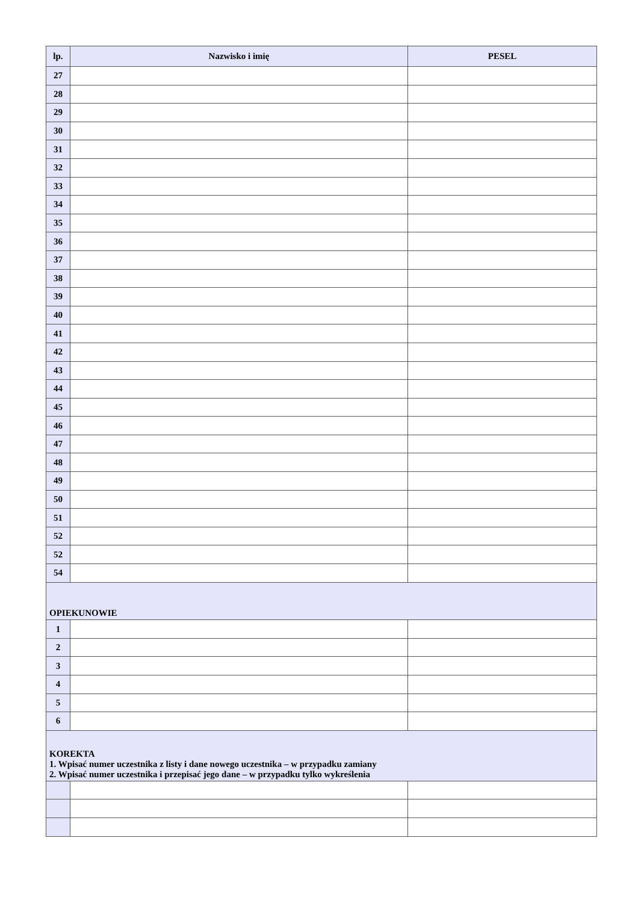| lp. | Nazwisko i imię | PESEL |
| --- | --- | --- |
| 27 | | |
| 28 | | |
| 29 | | |
| 30 | | |
| 31 | | |
| 32 | | |
| 33 | | |
| 34 | | |
| 35 | | |
| 36 | | |
| 37 | | |
| 38 | | |
| 39 | | |
| 40 | | |
| 41 | | |
| 42 | | |
| 43 | | |
| 44 | | |
| 45 | | |
| 46 | | |
| 47 | | |
| 48 | | |
| 49 | | |
| 50 | | |
| 51 | | |
| 52 | | |
| 52 | | |
| 54 | | |
| OPIEKUNOWIE | | |
| 1 | | |
| 2 | | |
| 3 | | |
| 4 | | |
| 5 | | |
| 6 | | |
| KOREKTA 1. Wpisać numer uczestnika z listy i dane nowego uczestnika – w przypadku zamiany 2. Wpisać numer uczestnika i przepisać jego dane – w przypadku tylko wykreślenia | | |